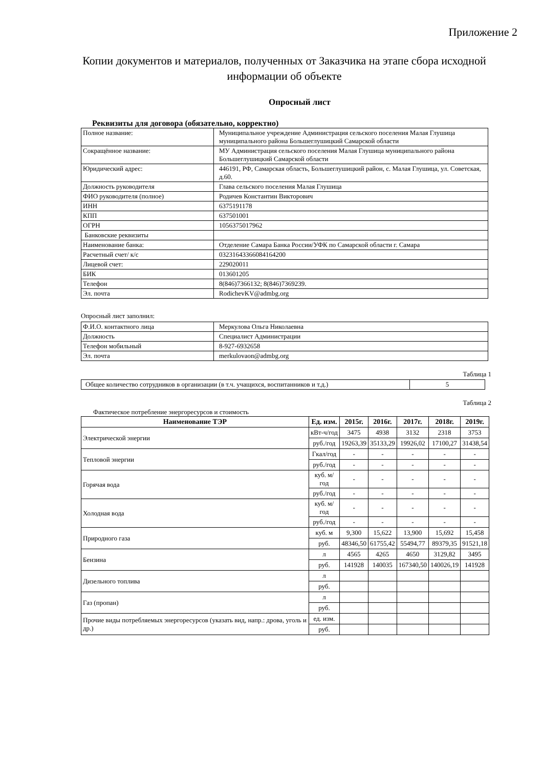Приложение 2
Копии документов и материалов, полученных от Заказчика на этапе сбора исходной информации об объекте
Опросный лист
Реквизиты для договора (обязательно, корректно)
| Полное название: | Муниципальное учреждение Администрация сельского поселения Малая Глушица муниципального района Большеглушицкий Самарской области |
| Сокращённое название: | МУ Администрация сельского поселения Малая Глушица муниципального района Большеглушицкий Самарской области |
| Юридический адрес: | 446191, РФ, Самарская область, Большеглушицкий район, с. Малая Глушица, ул. Советская, д.60. |
| Должность руководителя | Глава сельского поселения Малая Глушица |
| ФИО руководителя (полное) | Родичев Константин Викторович |
| ИНН | 6375191178 |
| КПП | 637501001 |
| ОГРН | 1056375017962 |
| Банковские реквизиты | |
| Наименование банка: | Отделение Самара Банка России/УФК по Самарской области г. Самара |
| Расчетный счет/ к/с | 03231643366084164200 |
| Лицевой счет: | 229020011 |
| БИК | 013601205 |
| Телефон | 8(846)7366132; 8(846)7369239. |
| Эл. почта | RodichevKV@admbg.org |
Опросный лист заполнил:
| Ф.И.О. контактного лица | Меркулова Ольга Николаевна |
| Должность | Специалист Администрации |
| Телефон мобильный | 8-927-6932658 |
| Эл. почта | merkulovaon@admbg.org |
Таблица 1
| Общее количество сотрудников в организации (в т.ч. учащихся, воспитанников и т.д.) | 5 |
Таблица 2
Фактическое потребление энергоресурсов и стоимость
| Наименование ТЭР | Ед. изм. | 2015г. | 2016г. | 2017г. | 2018г. | 2019г. |
| --- | --- | --- | --- | --- | --- | --- |
| Электрической энергии | кВт-ч/год | 3475 | 4938 | 3132 | 2318 | 3753 |
| | руб./год | 19263,39 | 35133,29 | 19926,02 | 17100,27 | 31438,54 |
| Тепловой энергии | Гкал/год | - | - | - | - | - |
| | руб./год | - | - | - | - | - |
| Горячая вода | куб. м/год | - | - | - | - | - |
| | руб./год | - | - | - | - | - |
| Холодная вода | куб. м/год | - | - | - | - | - |
| | руб./год | - | - | - | - | - |
| Природного газа | куб. м | 9,300 | 15,622 | 13,900 | 15,692 | 15,458 |
| | руб. | 48346,50 | 61755,42 | 55494,77 | 89379,35 | 91521,18 |
| Бензина | л | 4565 | 4265 | 4650 | 3129,82 | 3495 |
| | руб. | 141928 | 140035 | 167340,50 | 140026,19 | 141928 |
| Дизельного топлива | л | | | | | |
| | руб. | | | | | |
| Газ (пропан) | л | | | | | |
| | руб. | | | | | |
| Прочие виды потребляемых энергоресурсов (указать вид, напр.: дрова, уголь и др.) | ед. изм. | | | | | |
| | руб. | | | | | |